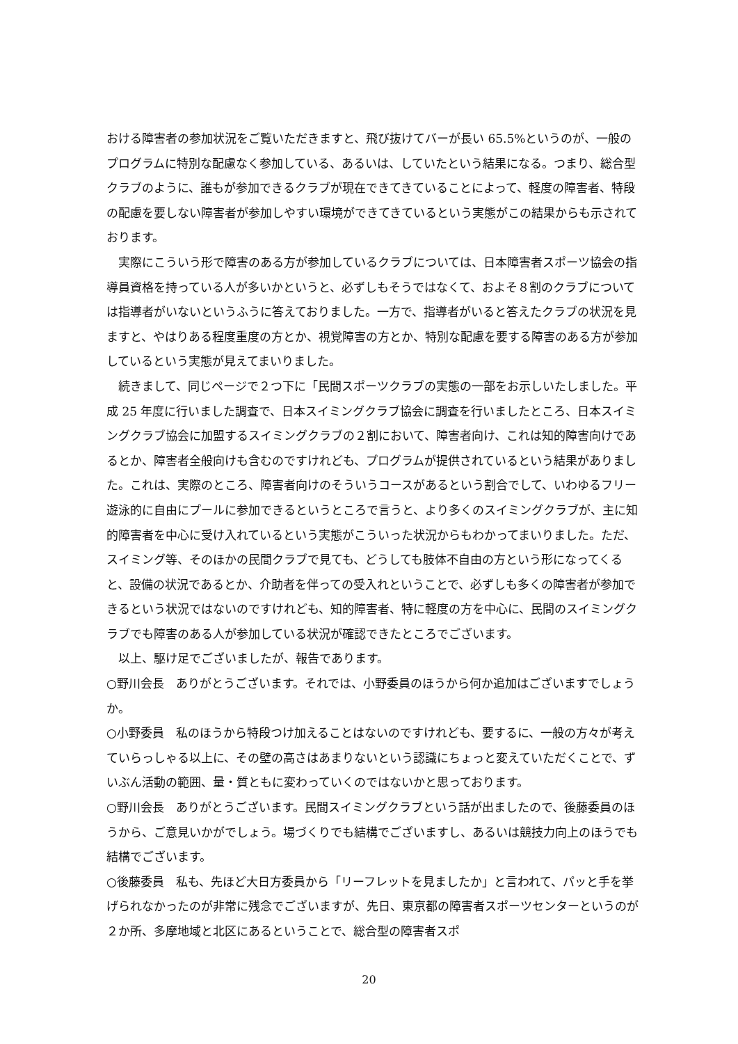おける障害者の参加状況をご覧いただきますと、飛び抜けてバーが長い 65.5%というのが、一般のプログラムに特別な配慮なく参加している、あるいは、していたという結果になる。つまり、総合型クラブのように、誰もが参加できるクラブが現在できてきていることによって、軽度の障害者、特段の配慮を要しない障害者が参加しやすい環境ができてきているという実態がこの結果からも示されております。
　実際にこういう形で障害のある方が参加しているクラブについては、日本障害者スポーツ協会の指導員資格を持っている人が多いかというと、必ずしもそうではなくて、およそ８割のクラブについては指導者がいないというふうに答えておりました。一方で、指導者がいると答えたクラブの状況を見ますと、やはりある程度重度の方とか、視覚障害の方とか、特別な配慮を要する障害のある方が参加しているという実態が見えてまいりました。
　続きまして、同じページで２つ下に「民間スポーツクラブの実態の一部をお示しいたしました。平成 25 年度に行いました調査で、日本スイミングクラブ協会に調査を行いましたところ、日本スイミングクラブ協会に加盟するスイミングクラブの２割において、障害者向け、これは知的障害向けであるとか、障害者全般向けも含むのですけれども、プログラムが提供されているという結果がありました。これは、実際のところ、障害者向けのそういうコースがあるという割合でして、いわゆるフリー遊泳的に自由にプールに参加できるというところで言うと、より多くのスイミングクラブが、主に知的障害者を中心に受け入れているという実態がこういった状況からもわかってまいりました。ただ、スイミング等、そのほかの民間クラブで見ても、どうしても肢体不自由の方という形になってくると、設備の状況であるとか、介助者を伴っての受入れということで、必ずしも多くの障害者が参加できるという状況ではないのですけれども、知的障害者、特に軽度の方を中心に、民間のスイミングクラブでも障害のある人が参加している状況が確認できたところでございます。
　以上、駆け足でございましたが、報告であります。
○野川会長　ありがとうございます。それでは、小野委員のほうから何か追加はございますでしょうか。
○小野委員　私のほうから特段つけ加えることはないのですけれども、要するに、一般の方々が考えていらっしゃる以上に、その壁の高さはあまりないという認識にちょっと変えていただくことで、ずいぶん活動の範囲、量・質ともに変わっていくのではないかと思っております。
○野川会長　ありがとうございます。民間スイミングクラブという話が出ましたので、後藤委員のほうから、ご意見いかがでしょう。場づくりでも結構でございますし、あるいは競技力向上のほうでも結構でございます。
○後藤委員　私も、先ほど大日方委員から「リーフレットを見ましたか」と言われて、パッと手を挙げられなかったのが非常に残念でございますが、先日、東京都の障害者スポーツセンターというのが２か所、多摩地域と北区にあるということで、総合型の障害者スポ
20